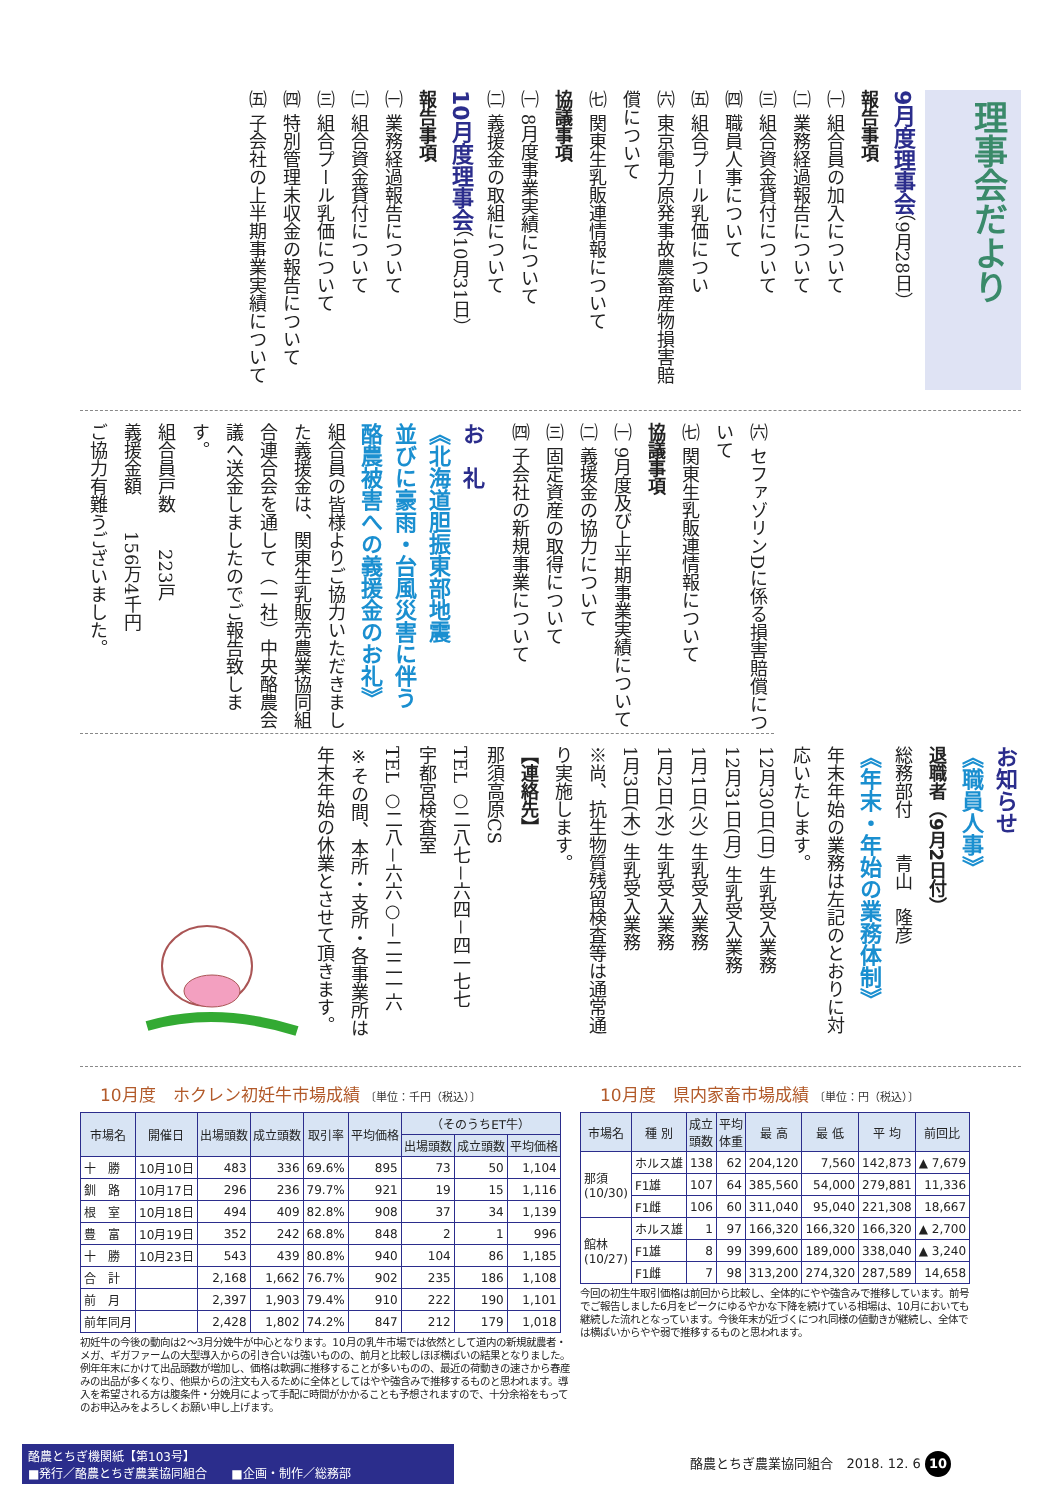理事会だより
9月度理事会（9月28日）
報告事項
㈠ 組合員の加入について
㈡ 業務経過報告について
㈢ 組合資金貸付について
㈣ 職員人事について
㈤ 組合プール乳価につい
㈥ 東京電力原発事故農畜産物損害賠償について
㈦ 関東生乳販連情報について
協議事項
㈠ 8月度事業実績について
㈡ 義援金の取組について
10月度理事会（10月31日）
報告事項
㈠ 業務経過報告について
㈡ 組合資金貸付について
㈢ 組合プール乳価について
㈣ 特別管理未収金の報告について
㈤ 子会社の上半期事業実績について
㈥ セファゾリンDに係る損害賠償について
㈦ 関東生乳販連情報について
協議事項
㈠ 9月度及び上半期事業実績について
㈡ 義援金の協力について
㈢ 固定資産の取得について
㈣ 子会社の新規事業について
お　礼
《北海道胆振東部地震
並びに豪雨・台風災害に伴う
酪農被害への義援金のお礼》
組合員の皆様よりご協力いただきました義援金は、関東生乳販売農業協同組合連合会を通して（一社）中央酪農会議へ送金しましたのでご報告致します。
組合員戸数　　223戸
義援金額　　156万4千円
ご協力有難うございました。
お知らせ
《職員人事》
退職者（9月2日付）
総務部付　　青山　隆彦
《年末・年始の業務体制》
年末年始の業務は左記のとおりに対応いたします。
12月30日(日) 生乳受入業務
12月31日(月) 生乳受入業務
1月1日(火) 生乳受入業務
1月2日(水) 生乳受入業務
1月3日(木) 生乳受入業務
※尚、抗生物質残留検査等は通常通り実施します。
【連絡先】
那須高原CS
TEL ○二八七－六四－四一七七
宇都宮検査室
TEL ○二八－六六○－二二一六
※その間、本所・支所・各事業所は年末年始の休業とさせて頂きます。
10月度　ホクレン初妊牛市場成績 〔単位：千円（税込）〕
| 市場名 | 開催日 | 出場頭数 | 成立頭数 | 取引率 | 平均価格 | （そのうちET牛） | | |
| --- | --- | --- | --- | --- | --- | --- | --- | --- |
| | | | | | | 出場頭数 | 成立頭数 | 平均価格 |
| 十 勝 | 10月10日 | 483 | 336 | 69.6% | 895 | 73 | 50 | 1,104 |
| 釧 路 | 10月17日 | 296 | 236 | 79.7% | 921 | 19 | 15 | 1,116 |
| 根 室 | 10月18日 | 494 | 409 | 82.8% | 908 | 37 | 34 | 1,139 |
| 豊 富 | 10月19日 | 352 | 242 | 68.8% | 848 | 2 | 1 | 996 |
| 十 勝 | 10月23日 | 543 | 439 | 80.8% | 940 | 104 | 86 | 1,185 |
| 合 計 | | 2,168 | 1,662 | 76.7% | 902 | 235 | 186 | 1,108 |
| 前 月 | | 2,397 | 1,903 | 79.4% | 910 | 222 | 190 | 1,101 |
| 前年同月 | | 2,428 | 1,802 | 74.2% | 847 | 212 | 179 | 1,018 |
初妊牛の今後の動向は2～3月分娩牛が中心となります。10月の乳牛市場では依然として道内の新規就農者・メガ、ギガファームの大型導入からの引き合いは強いものの、前月と比較しほぼ横ばいの結果となりました。例年年末にかけて出品頭数が増加し、価格は軟調に推移することが多いものの、最近の荷動きの速さから春産みの出品が多くなり、他県からの注文も入るために全体としてはやや強含みで推移するものと思われます。導入を希望される方は腹条件・分娩月によって手配に時間がかかることも予想されますので、十分余裕をもってのお申込みをよろしくお願い申し上げます。
10月度　県内家畜市場成績 〔単位：円（税込）〕
| 市場名 | 種 別 | 成立 頭数 | 平均 体重 | 最 高 | 最 低 | 平 均 | 前回比 |
| --- | --- | --- | --- | --- | --- | --- | --- |
| 那須 (10/30) | ホルス雄 | 138 | 62 | 204,120 | 7,560 | 142,873 | ▲ 7,679 |
| | F1雄 | 107 | 64 | 385,560 | 54,000 | 279,881 | 11,336 |
| | F1雌 | 106 | 60 | 311,040 | 95,040 | 221,308 | 18,667 |
| 館林 (10/27) | ホルス雄 | 1 | 97 | 166,320 | 166,320 | 166,320 | ▲ 2,700 |
| | F1雄 | 8 | 99 | 399,600 | 189,000 | 338,040 | ▲ 3,240 |
| | F1雌 | 7 | 98 | 313,200 | 274,320 | 287,589 | 14,658 |
今回の初生牛取引価格は前回から比較し、全体的にやや強含みで推移しています。前号でご報告しました6月をピークにゆるやかな下降を続けている相場は、10月においても継続した流れとなっています。今後年末が近づくにつれ同様の値動きが継続し、全体では横ばいからやや弱で推移するものと思われます。
酪農とちぎ機関紙【第103号】
■発行／酪農とちぎ農業協同組合　　■企画・制作／総務部
酪農とちぎ農業協同組合　2018. 12. 6 10